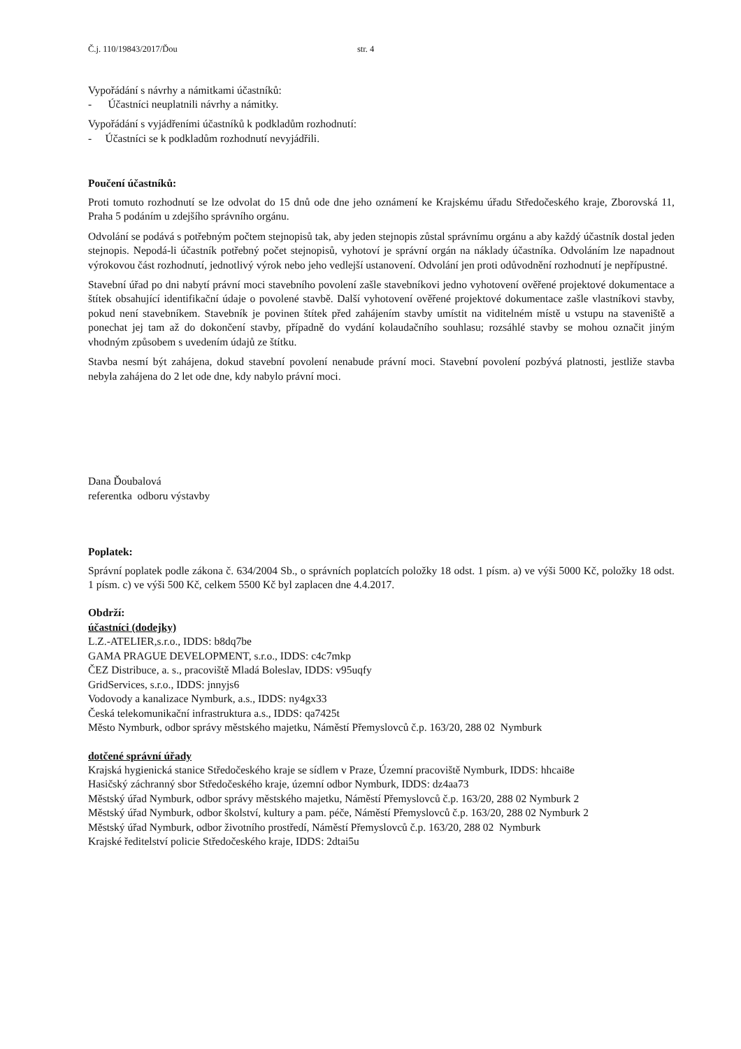Č.j. 110/19843/2017/Ďou str. 4
Vypořádání s návrhy a námitkami účastníků:
- Účastníci neuplatnili návrhy a námitky.
Vypořádání s vyjádřeními účastníků k podkladům rozhodnutí:
- Účastníci se k podkladům rozhodnutí nevyjádřili.
Poučení účastníků:
Proti tomuto rozhodnutí se lze odvolat do 15 dnů ode dne jeho oznámení ke Krajskému úřadu Středočeského kraje, Zborovská 11, Praha 5 podáním u zdejšího správního orgánu.
Odvolání se podává s potřebným počtem stejnopisů tak, aby jeden stejnopis zůstal správnímu orgánu a aby každý účastník dostal jeden stejnopis. Nepodá-li účastník potřebný počet stejnopisů, vyhotoví je správní orgán na náklady účastníka. Odvoláním lze napadnout výrokovou část rozhodnutí, jednotlivý výrok nebo jeho vedlejší ustanovení. Odvolání jen proti odůvodnění rozhodnutí je nepřípustné.
Stavební úřad po dni nabytí právní moci stavebního povolení zašle stavebníkovi jedno vyhotovení ověřené projektové dokumentace a štítek obsahující identifikační údaje o povolené stavbě. Další vyhotovení ověřené projektové dokumentace zašle vlastníkovi stavby, pokud není stavebníkem. Stavebník je povinen štítek před zahájením stavby umístit na viditelném místě u vstupu na staveniště a ponechat jej tam až do dokončení stavby, případně do vydání kolaudačního souhlasu; rozsáhlé stavby se mohou označit jiným vhodným způsobem s uvedením údajů ze štítku.
Stavba nesmí být zahájena, dokud stavební povolení nenabude právní moci. Stavební povolení pozbývá platnosti, jestliže stavba nebyla zahájena do 2 let ode dne, kdy nabylo právní moci.
Dana Ďoubalová
referentka odboru výstavby
Poplatek:
Správní poplatek podle zákona č. 634/2004 Sb., o správních poplatcích položky 18 odst. 1 písm. a) ve výši 5000 Kč, položky 18 odst. 1 písm. c) ve výši 500 Kč, celkem 5500 Kč byl zaplacen dne 4.4.2017.
Obdrží:
účastníci (dodejky)
L.Z.-ATELIER,s.r.o., IDDS: b8dq7be
GAMA PRAGUE DEVELOPMENT, s.r.o., IDDS: c4c7mkp
ČEZ Distribuce, a. s., pracoviště Mladá Boleslav, IDDS: v95uqfy
GridServices, s.r.o., IDDS: jnnyjs6
Vodovody a kanalizace Nymburk, a.s., IDDS: ny4gx33
Česká telekomunikační infrastruktura a.s., IDDS: qa7425t
Město Nymburk, odbor správy městského majetku, Náměstí Přemyslovců č.p. 163/20, 288 02 Nymburk
dotčené správní úřady
Krajská hygienická stanice Středočeského kraje se sídlem v Praze, Územní pracoviště Nymburk, IDDS: hhcai8e
Hasičský záchranný sbor Středočeského kraje, územní odbor Nymburk, IDDS: dz4aa73
Městský úřad Nymburk, odbor správy městského majetku, Náměstí Přemyslovců č.p. 163/20, 288 02 Nymburk 2
Městský úřad Nymburk, odbor školství, kultury a pam. péče, Náměstí Přemyslovců č.p. 163/20, 288 02 Nymburk 2
Městský úřad Nymburk, odbor životního prostředí, Náměstí Přemyslovců č.p. 163/20, 288 02 Nymburk
Krajské ředitelství policie Středočeského kraje, IDDS: 2dtai5u